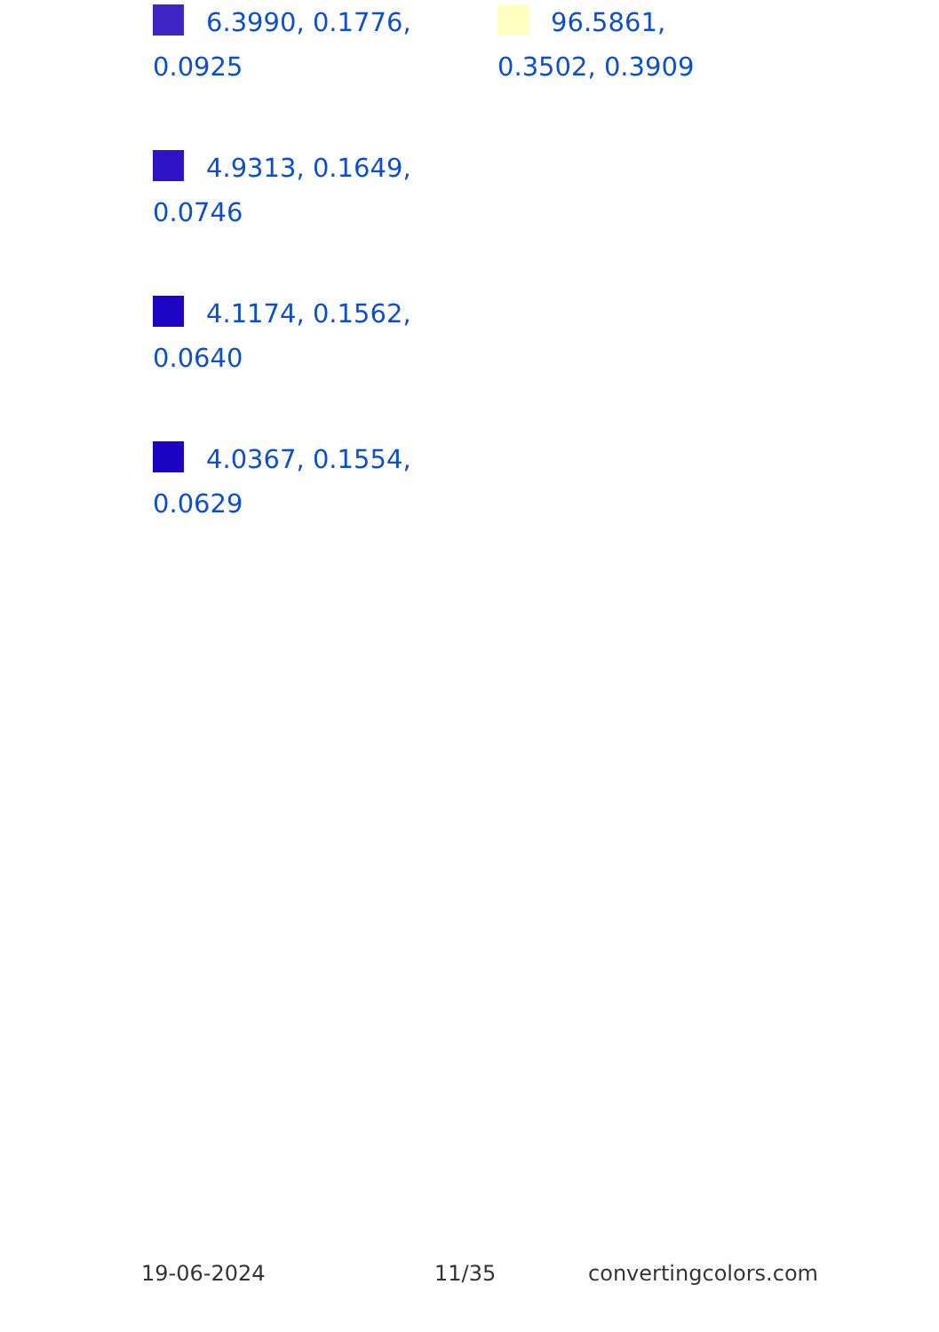6.3990, 0.1776, 0.0925
4.9313, 0.1649, 0.0746
4.1174, 0.1562, 0.0640
4.0367, 0.1554, 0.0629
96.5861, 0.3502, 0.3909
19-06-2024 11/35 convertingcolors.com